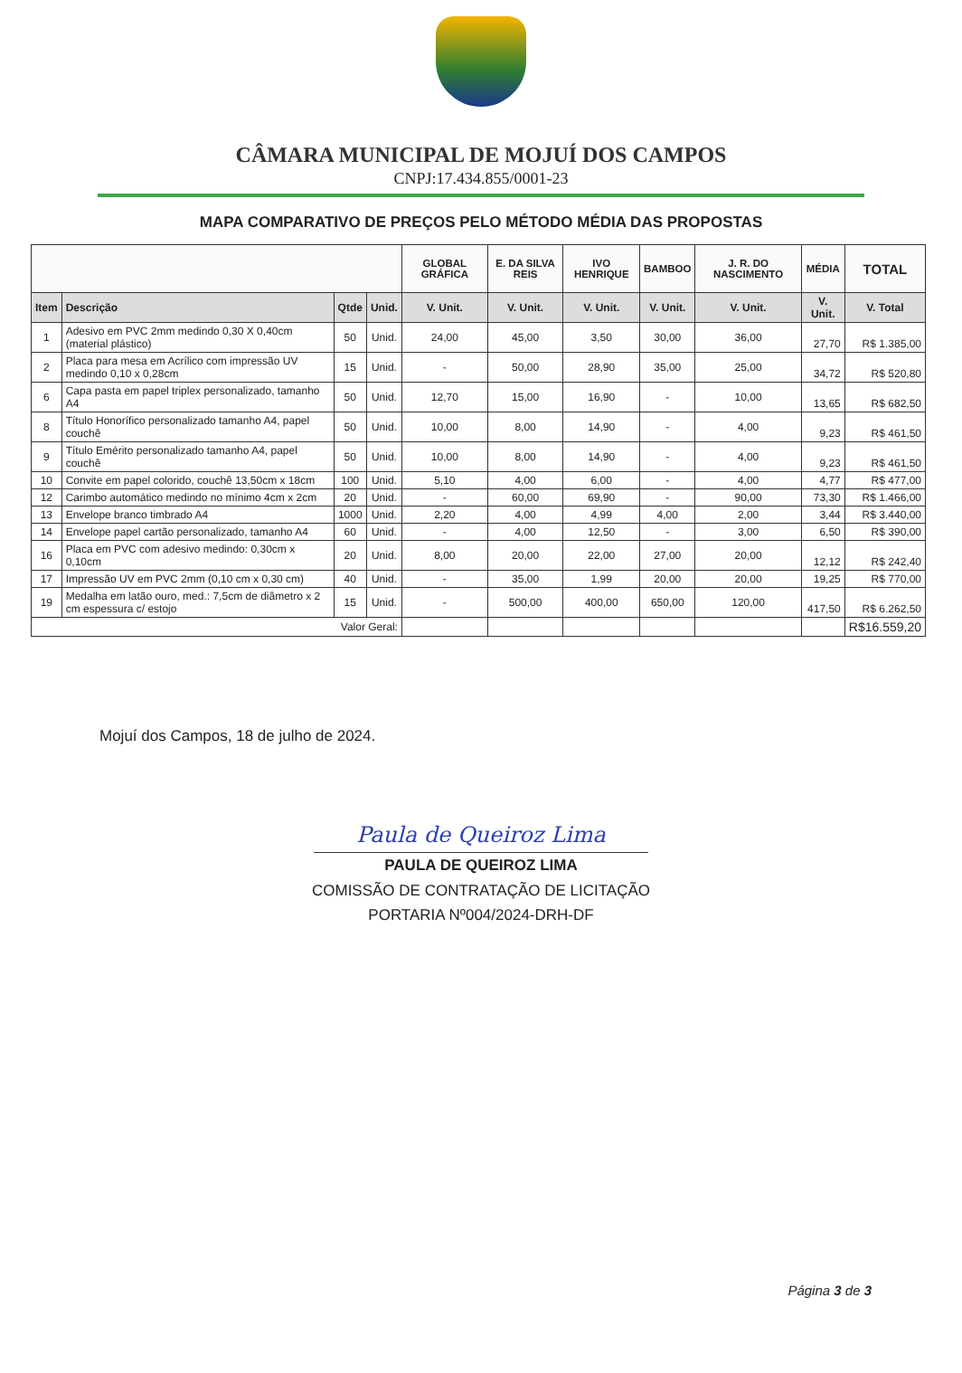CÂMARA MUNICIPAL DE MOJUÍ DOS CAMPOS
CNPJ:17.434.855/0001-23
MAPA COMPARATIVO DE PREÇOS PELO MÉTODO MÉDIA DAS PROPOSTAS
| | | | | GLOBAL GRÁFICA | E. DA SILVA REIS | IVO HENRIQUE | BAMBOO | J. R. DO NASCIMENTO | MÉDIA | TOTAL |
| --- | --- | --- | --- | --- | --- | --- | --- | --- | --- | --- |
| Item | Descrição | Qtde | Unid. | V. Unit. | V. Unit. | V. Unit. | V. Unit. | V. Unit. | V. Unit. | V. Total |
| 1 | Adesivo em PVC 2mm medindo 0,30 X 0,40cm (material plástico) | 50 | Unid. | 24,00 | 45,00 | 3,50 | 30,00 | 36,00 | 27,70 | R$ 1.385,00 |
| 2 | Placa para mesa em Acrílico com impressão UV medindo 0,10 x 0,28cm | 15 | Unid. | - | 50,00 | 28,90 | 35,00 | 25,00 | 34,72 | R$ 520,80 |
| 6 | Capa pasta em papel triplex personalizado, tamanho A4 | 50 | Unid. | 12,70 | 15,00 | 16,90 | - | 10,00 | 13,65 | R$ 682,50 |
| 8 | Título Honorífico personalizado tamanho A4, papel couchê | 50 | Unid. | 10,00 | 8,00 | 14,90 | - | 4,00 | 9,23 | R$ 461,50 |
| 9 | Título Emérito personalizado tamanho A4, papel couchê | 50 | Unid. | 10,00 | 8,00 | 14,90 | - | 4,00 | 9,23 | R$ 461,50 |
| 10 | Convite em papel colorido, couchê 13,50cm x 18cm | 100 | Unid. | 5,10 | 4,00 | 6,00 | - | 4,00 | 4,77 | R$ 477,00 |
| 12 | Carimbo automático medindo no mínimo 4cm x 2cm | 20 | Unid. | - | 60,00 | 69,90 | - | 90,00 | 73,30 | R$ 1.466,00 |
| 13 | Envelope branco timbrado A4 | 1000 | Unid. | 2,20 | 4,00 | 4,99 | 4,00 | 2,00 | 3,44 | R$ 3.440,00 |
| 14 | Envelope papel cartão personalizado, tamanho A4 | 60 | Unid. | - | 4,00 | 12,50 | - | 3,00 | 6,50 | R$ 390,00 |
| 16 | Placa em PVC com adesivo medindo: 0,30cm x 0,10cm | 20 | Unid. | 8,00 | 20,00 | 22,00 | 27,00 | 20,00 | 12,12 | R$ 242,40 |
| 17 | Impressão UV em PVC 2mm (0,10 cm x 0,30 cm) | 40 | Unid. | - | 35,00 | 1,99 | 20,00 | 20,00 | 19,25 | R$ 770,00 |
| 19 | Medalha em latão ouro, med.: 7,5cm de diâmetro x 2 cm espessura c/ estojo | 15 | Unid. | - | 500,00 | 400,00 | 650,00 | 120,00 | 417,50 | R$ 6.262,50 |
| Valor Geral: | | | | | | | | | | R$16.559,20 |
Mojuí dos Campos, 18 de julho de 2024.
Paula de Queiroz Lima
PAULA DE QUEIROZ LIMA
COMISSÃO DE CONTRATAÇÃO DE LICITAÇÃO
PORTARIA Nº004/2024-DRH-DF
Página 3 de 3